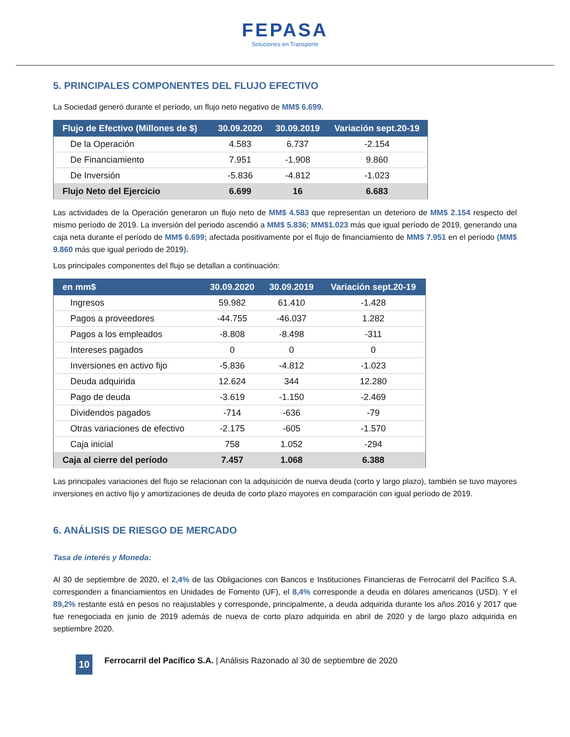FEPASA
Soluciones en Transporte
5. PRINCIPALES COMPONENTES DEL FLUJO EFECTIVO
La Sociedad generó durante el período, un flujo neto negativo de MM$ 6.699.
| Flujo de Efectivo (Millones de $) | 30.09.2020 | 30.09.2019 | Variación sept.20-19 |
| --- | --- | --- | --- |
| De la Operación | 4.583 | 6.737 | -2.154 |
| De Financiamiento | 7.951 | -1.908 | 9.860 |
| De Inversión | -5.836 | -4.812 | -1.023 |
| Flujo Neto del Ejercicio | 6.699 | 16 | 6.683 |
Las actividades de la Operación generaron un flujo neto de MM$ 4.583 que representan un deterioro de MM$ 2.154 respecto del mismo período de 2019. La inversión del periodo ascendió a MM$ 5.836; MM$1.023 más que igual período de 2019, generando una caja neta durante el período de MM$ 6.699; afectada positivamente por el flujo de financiamiento de MM$ 7.951 en el período (MM$ 9.860 más que igual período de 2019).
Los principales componentes del flujo se detallan a continuación:
| en mm$ | 30.09.2020 | 30.09.2019 | Variación sept.20-19 |
| --- | --- | --- | --- |
| Ingresos | 59.982 | 61.410 | -1.428 |
| Pagos a proveedores | -44.755 | -46.037 | 1.282 |
| Pagos a los empleados | -8.808 | -8.498 | -311 |
| Intereses pagados | 0 | 0 | 0 |
| Inversiones en activo fijo | -5.836 | -4.812 | -1.023 |
| Deuda adquirida | 12.624 | 344 | 12.280 |
| Pago de deuda | -3.619 | -1.150 | -2.469 |
| Dividendos pagados | -714 | -636 | -79 |
| Otras variaciones de efectivo | -2.175 | -605 | -1.570 |
| Caja inicial | 758 | 1.052 | -294 |
| Caja al cierre del período | 7.457 | 1.068 | 6.388 |
Las principales variaciones del flujo se relacionan con la adquisición de nueva deuda (corto y largo plazo), también se tuvo mayores inversiones en activo fijo y amortizaciones de deuda de corto plazo mayores en comparación con igual período de 2019.
6. ANÁLISIS DE RIESGO DE MERCADO
Tasa de interés y Moneda:
Al 30 de septiembre de 2020, el 2,4% de las Obligaciones con Bancos e Instituciones Financieras de Ferrocarril del Pacífico S.A. corresponden a financiamientos en Unidades de Fomento (UF), el 8,4% corresponde a deuda en dólares americanos (USD). Y el 89,2% restante está en pesos no reajustables y corresponde, principalmente, a deuda adquirida durante los años 2016 y 2017 que fue renegociada en junio de 2019 además de nueva de corto plazo adquirida en abril de 2020 y de largo plazo adquirida en septiembre 2020.
10 Ferrocarril del Pacífico S.A. | Análisis Razonado al 30 de septiembre de 2020